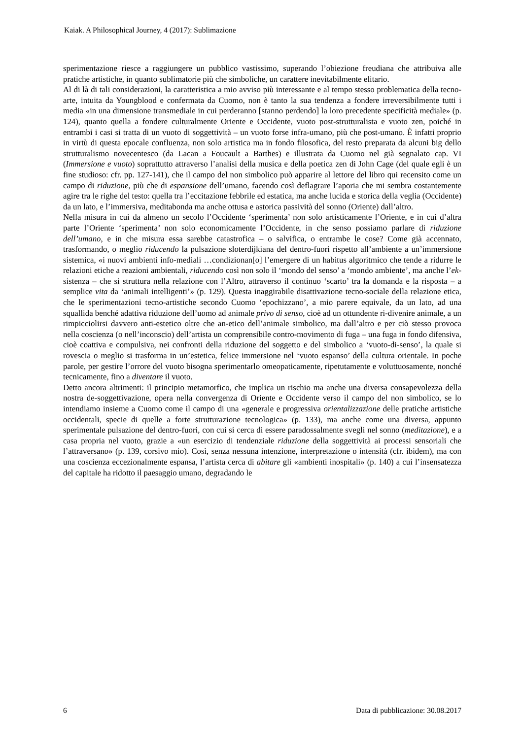Kaiak. A Philosophical Journey, 4 (2017): Sublimazione
sperimentazione riesce a raggiungere un pubblico vastissimo, superando l’obiezione freudiana che attribuiva alle pratiche artistiche, in quanto sublimatorie più che simboliche, un carattere inevitabilmente elitario.
Al di là di tali considerazioni, la caratteristica a mio avviso più interessante e al tempo stesso problematica della tecno-arte, intuita da Youngblood e confermata da Cuomo, non è tanto la sua tendenza a fondere irreversibilmente tutti i media «in una dimensione transmediale in cui perderanno [stanno perdendo] la loro precedente specificità mediale» (p. 124), quanto quella a fondere culturalmente Oriente e Occidente, vuoto post-strutturalista e vuoto zen, poiché in entrambi i casi si tratta di un vuoto di soggettività – un vuoto forse infra-umano, più che post-umano. È infatti proprio in virtù di questa epocale confluenza, non solo artistica ma in fondo filosofica, del resto preparata da alcuni big dello strutturalismo novecentesco (da Lacan a Foucault a Barthes) e illustrata da Cuomo nel già segnalato cap. VI (Immersione e vuoto) soprattutto attraverso l’analisi della musica e della poetica zen di John Cage (del quale egli è un fine studioso: cfr. pp. 127-141), che il campo del non simbolico può apparire al lettore del libro qui recensito come un campo di riduzione, più che di espansione dell’umano, facendo così deflagrare l’aporia che mi sembra costantemente agire tra le righe del testo: quella tra l’eccitazione febbrile ed estatica, ma anche lucida e storica della veglia (Occidente) da un lato, e l’immersiva, meditabonda ma anche ottusa e astorica passività del sonno (Oriente) dall’altro.
Nella misura in cui da almeno un secolo l’Occidente ‘sperimenta’ non solo artisticamente l’Oriente, e in cui d’altra parte l’Oriente ‘sperimenta’ non solo economicamente l’Occidente, in che senso possiamo parlare di riduzione dell’umano, e in che misura essa sarebbe catastrofica – o salvifica, o entrambe le cose? Come già accennato, trasformando, o meglio riducendo la pulsazione sloterdijkiana del dentro-fuori rispetto all’ambiente a un’immersione sistemica, «i nuovi ambienti info-mediali …condizionan[o] l’emergere di un habitus algoritmico che tende a ridurre le relazioni etiche a reazioni ambientali, riducendo così non solo il ‘mondo del senso’ a ‘mondo ambiente’, ma anche l’ek-sistenza – che si struttura nella relazione con l’Altro, attraverso il continuo ‘scarto’ tra la domanda e la risposta – a semplice vita da ‘animali intelligenti’» (p. 129). Questa inaggirabile disattivazione tecno-sociale della relazione etica, che le sperimentazioni tecno-artistiche secondo Cuomo ‘epochizzano’, a mio parere equivale, da un lato, ad una squallida benché adattiva riduzione dell’uomo ad animale privo di senso, cioè ad un ottundente ri-divenire animale, a un rimpicciolirsi davvero anti-estetico oltre che an-etico dell’animale simbolico, ma dall’altro e per ciò stesso provoca nella coscienza (o nell’inconscio) dell’artista un comprensibile contro-movimento di fuga – una fuga in fondo difensiva, cioè coattiva e compulsiva, nei confronti della riduzione del soggetto e del simbolico a ‘vuoto-di-senso’, la quale si rovescia o meglio si trasforma in un’estetica, felice immersione nel ‘vuoto espanso’ della cultura orientale. In poche parole, per gestire l’orrore del vuoto bisogna sperimentarlo omeopaticamente, ripetutamente e voluttuosamente, nonché tecnicamente, fino a diventare il vuoto.
Detto ancora altrimenti: il principio metamorfico, che implica un rischio ma anche una diversa consapevolezza della nostra de-soggettivazione, opera nella convergenza di Oriente e Occidente verso il campo del non simbolico, se lo intendiamo insieme a Cuomo come il campo di una «generale e progressiva orientalizzazione delle pratiche artistiche occidentali, specie di quelle a forte strutturazione tecnologica» (p. 133), ma anche come una diversa, appunto sperimentale pulsazione del dentro-fuori, con cui si cerca di essere paradossalmente svegli nel sonno (meditazione), e a casa propria nel vuoto, grazie a «un esercizio di tendenziale riduzione della soggettività ai processi sensoriali che l’attraversano» (p. 139, corsivo mio). Così, senza nessuna intenzione, interpretazione o intensità (cfr. ibidem), ma con una coscienza eccezionalmente espansa, l’artista cerca di abitare gli «ambienti inospitali» (p. 140) a cui l’insensatezza del capitale ha ridotto il paesaggio umano, degradando le
6 Data di pubblicazione: 30.08.2017